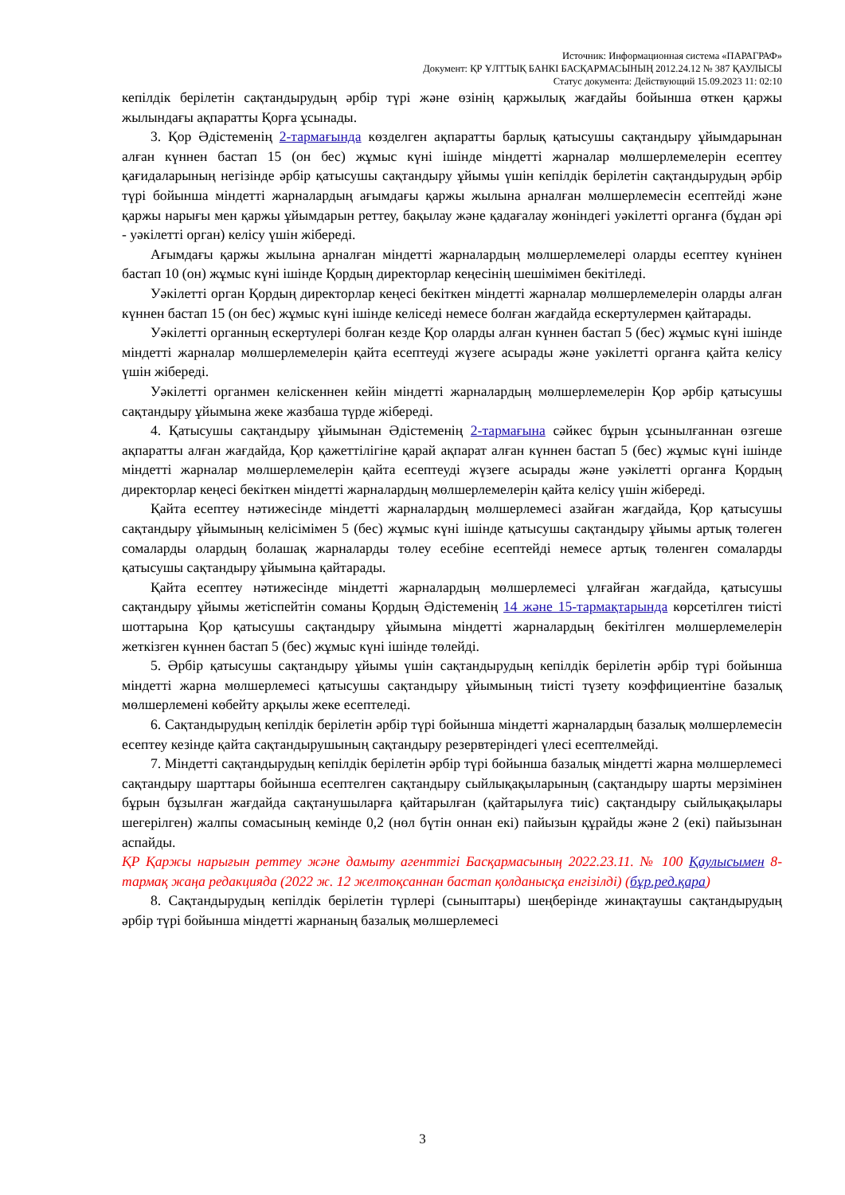Источник: Информационная система «ПАРАГРАФ»
Документ: ҚР ҰЛТТЫҚ БАНКІ БАСҚАРМАСЫНЫҢ 2012.24.12 № 387 ҚАУЛЫСЫ
Статус документа: Действующий 15.09.2023 11: 02:10
кепілдік берілетін сақтандырудың әрбір түрі және өзінің қаржылық жағдайы бойынша өткен қаржы жылындағы ақпаратты Қорға ұсынады.
3. Қор Әдістеменің 2-тармағында көзделген ақпаратты барлық қатысушы сақтандыру ұйымдарынан алған күннен бастап 15 (он бес) жұмыс күні ішінде міндетті жарналар мөлшерлемелерін есептеу қағидаларының негізінде әрбір қатысушы сақтандыру ұйымы үшін кепілдік берілетін сақтандырудың әрбір түрі бойынша міндетті жарналардың ағымдағы қаржы жылына арналған мөлшерлемесін есептейді және қаржы нарығы мен қаржы ұйымдарын реттеу, бақылау және қадағалау жөніндегі уәкілетті органға (бұдан әрі - уәкілетті орган) келісу үшін жібереді.
Ағымдағы қаржы жылына арналған міндетті жарналардың мөлшерлемелері оларды есептеу күнінен бастап 10 (он) жұмыс күні ішінде Қордың директорлар кеңесінің шешімімен бекітіледі.
Уәкілетті орган Қордың директорлар кеңесі бекіткен міндетті жарналар мөлшерлемелерін оларды алған күннен бастап 15 (он бес) жұмыс күні ішінде келіседі немесе болған жағдайда ескертулермен қайтарады.
Уәкілетті органның ескертулері болған кезде Қор оларды алған күннен бастап 5 (бес) жұмыс күні ішінде міндетті жарналар мөлшерлемелерін қайта есептеуді жүзеге асырады және уәкілетті органға қайта келісу үшін жібереді.
Уәкілетті органмен келіскеннен кейін міндетті жарналардың мөлшерлемелерін Қор әрбір қатысушы сақтандыру ұйымына жеке жазбаша түрде жібереді.
4. Қатысушы сақтандыру ұйымынан Әдістеменің 2-тармағына сәйкес бұрын ұсынылғаннан өзгеше ақпаратты алған жағдайда, Қор қажеттілігіне қарай ақпарат алған күннен бастап 5 (бес) жұмыс күні ішінде міндетті жарналар мөлшерлемелерін қайта есептеуді жүзеге асырады және уәкілетті органға Қордың директорлар кеңесі бекіткен міндетті жарналардың мөлшерлемелерін қайта келісу үшін жібереді.
Қайта есептеу нәтижесінде міндетті жарналардың мөлшерлемесі азайған жағдайда, Қор қатысушы сақтандыру ұйымының келісімімен 5 (бес) жұмыс күні ішінде қатысушы сақтандыру ұйымы артық төлеген сомаларды олардың болашақ жарналарды төлеу есебіне есептейді немесе артық төленген сомаларды қатысушы сақтандыру ұйымына қайтарады.
Қайта есептеу нәтижесінде міндетті жарналардың мөлшерлемесі ұлғайған жағдайда, қатысушы сақтандыру ұйымы жетіспейтін соманы Қордың Әдістеменің 14 және 15-тармақтарында көрсетілген тиісті шоттарына Қор қатысушы сақтандыру ұйымына міндетті жарналардың бекітілген мөлшерлемелерін жеткізген күннен бастап 5 (бес) жұмыс күні ішінде төлейді.
5. Әрбір қатысушы сақтандыру ұйымы үшін сақтандырудың кепілдік берілетін әрбір түрі бойынша міндетті жарна мөлшерлемесі қатысушы сақтандыру ұйымының тиісті түзету коэффициентіне базалық мөлшерлемені көбейту арқылы жеке есептеледі.
6. Сақтандырудың кепілдік берілетін әрбір түрі бойынша міндетті жарналардың базалық мөлшерлемесін есептеу кезінде қайта сақтандырушының сақтандыру резервтеріндегі үлесі есептелмейді.
7. Міндетті сақтандырудың кепілдік берілетін әрбір түрі бойынша базалық міндетті жарна мөлшерлемесі сақтандыру шарттары бойынша есептелген сақтандыру сыйлықақыларының (сақтандыру шарты мерзімінен бұрын бұзылған жағдайда сақтанушыларға қайтарылған (қайтарылуға тиіс) сақтандыру сыйлықақылары шегерілген) жалпы сомасының кемінде 0,2 (нөл бүтін оннан екі) пайызын құрайды және 2 (екі) пайызынан аспайды.
ҚР Қаржы нарығын реттеу және дамыту агенттігі Басқармасының 2022.23.11. № 100 Қаулысымен 8-тармақ жаңа редакцияда (2022 ж. 12 желтоқсаннан бастап қолданысқа енгізілді) (бұр.ред.қара)
8. Сақтандырудың кепілдік берілетін түрлері (сыныптары) шеңберінде жинақтаушы сақтандырудың әрбір түрі бойынша міндетті жарнаның базалық мөлшерлемесі
3